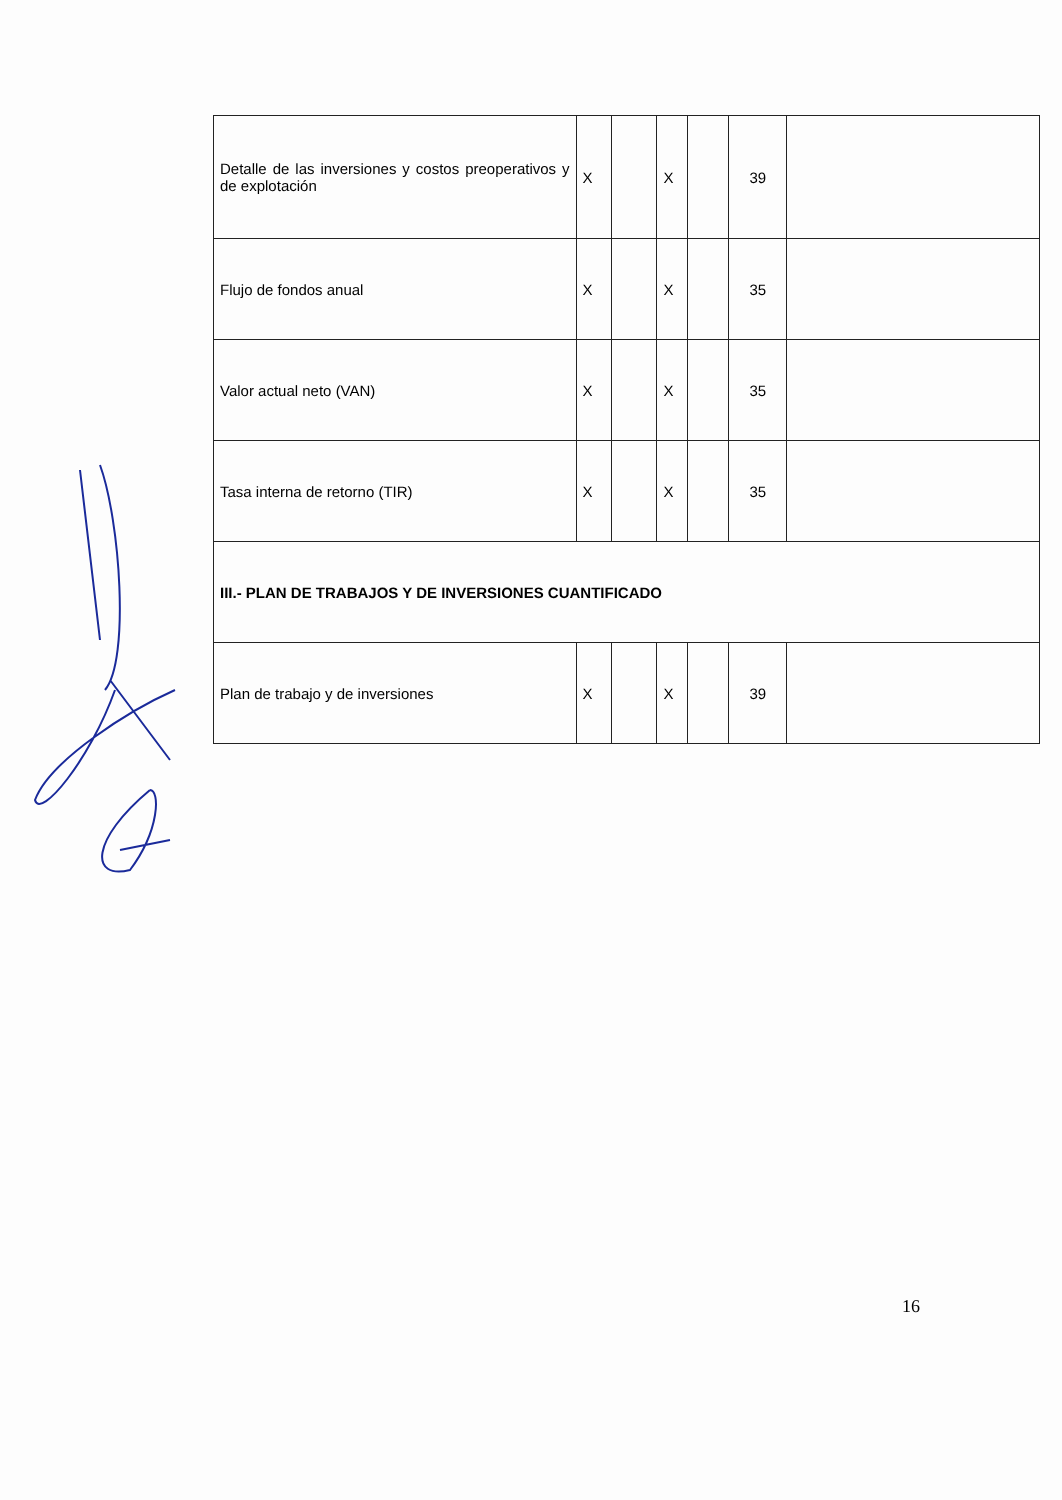| Detalle de las inversiones y costos preoperativos y de explotación | X | | X | | 39 | |
| Flujo de fondos anual | X | | X | | 35 | |
| Valor actual neto (VAN) | X | | X | | 35 | |
| Tasa interna de retorno (TIR) | X | | X | | 35 | |
| III.- PLAN DE TRABAJOS Y DE INVERSIONES CUANTIFICADO | | | | | | |
| Plan de trabajo y de inversiones | X | | X | | 39 | |
16